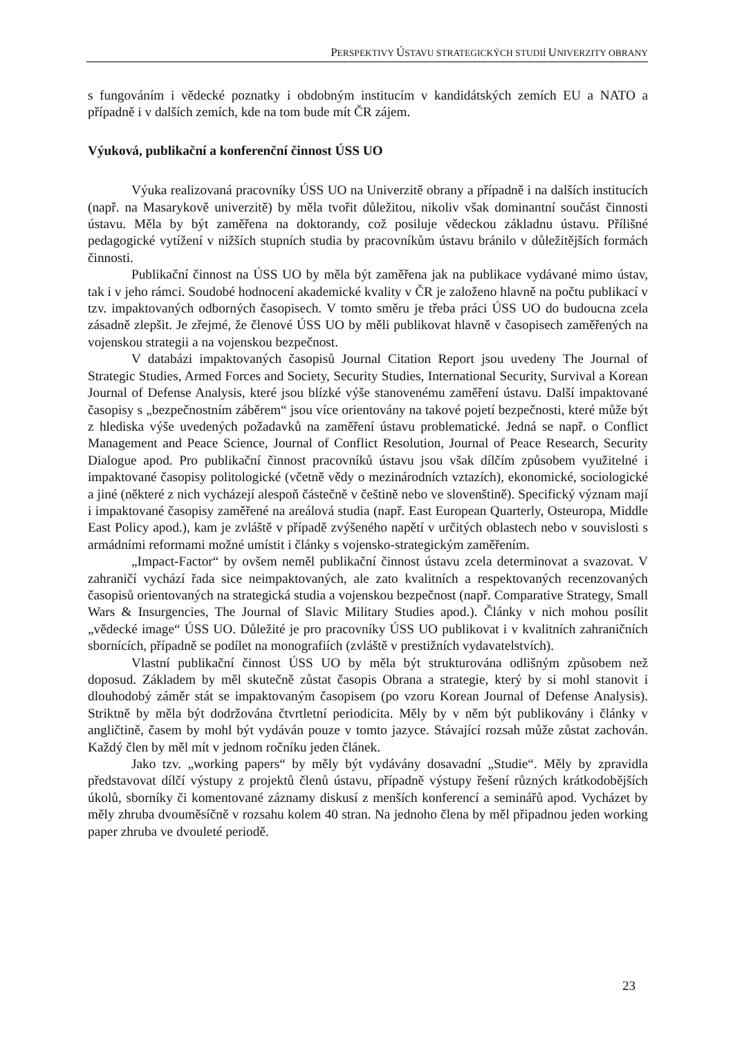PERSPEKTIVY ÚSTAVU STRATEGICKÝCH STUDIÍ UNIVERZITY OBRANY
s fungováním i vědecké poznatky i obdobným institucím v kandidátských zemích EU a NATO a případně i v dalších zemích, kde na tom bude mít ČR zájem.
Výuková, publikační a konferenční činnost ÚSS UO
Výuka realizovaná pracovníky ÚSS UO na Univerzitě obrany a případně i na dalších institucích (např. na Masarykově univerzitě) by měla tvořit důležitou, nikoliv však dominantní součást činnosti ústavu. Měla by být zaměřena na doktorandy, což posiluje vědeckou základnu ústavu. Přílišné pedagogické vytížení v nižších stupních studia by pracovníkům ústavu bránilo v důležitějších formách činnosti.
Publikační činnost na ÚSS UO by měla být zaměřena jak na publikace vydávané mimo ústav, tak i v jeho rámci. Soudobé hodnocení akademické kvality v ČR je založeno hlavně na počtu publikací v tzv. impaktovaných odborných časopisech. V tomto směru je třeba práci ÚSS UO do budoucna zcela zásadně zlepšit. Je zřejmé, že členové ÚSS UO by měli publikovat hlavně v časopisech zaměřených na vojenskou strategii a na vojenskou bezpečnost.
V databázi impaktovaných časopisů Journal Citation Report jsou uvedeny The Journal of Strategic Studies, Armed Forces and Society, Security Studies, International Security, Survival a Korean Journal of Defense Analysis, které jsou blízké výše stanovenému zaměření ústavu. Další impaktované časopisy s „bezpečnostním záběrem“ jsou více orientovány na takové pojetí bezpečnosti, které může být z hlediska výše uvedených požadavků na zaměření ústavu problematické. Jedná se např. o Conflict Management and Peace Science, Journal of Conflict Resolution, Journal of Peace Research, Security Dialogue apod. Pro publikační činnost pracovníků ústavu jsou však dílčím způsobem využitelné i impaktované časopisy politologické (včetně vědy o mezinárodních vztazích), ekonomické, sociologické a jiné (některé z nich vycházejí alespoň částečně v češtině nebo ve slovenštině). Specifický význam mají i impaktované časopisy zaměřené na areálová studia (např. East European Quarterly, Osteuropa, Middle East Policy apod.), kam je zvláště v případě zvýšeného napětí v určitých oblastech nebo v souvislosti s armádními reformami možné umístit i články s vojensko-strategickým zaměřením.
„Impact-Factor“ by ovšem neměl publikační činnost ústavu zcela determinovat a svazovat. V zahraničí vychází řada sice neimpaktovaných, ale zato kvalitních a respektovaných recenzovaných časopisů orientovaných na strategická studia a vojenskou bezpečnost (např. Comparative Strategy, Small Wars & Insurgencies, The Journal of Slavic Military Studies apod.). Články v nich mohou posílit „vědecké image“ ÚSS UO. Důležité je pro pracovníky ÚSS UO publikovat i v kvalitních zahraničních sbornících, případně se podílet na monografiích (zvláště v prestižních vydavatelstvích).
Vlastní publikační činnost ÚSS UO by měla být strukturována odlišným způsobem než doposud. Základem by měl skutečně zůstat časopis Obrana a strategie, který by si mohl stanovit i dlouhodobý záměr stát se impaktovaným časopisem (po vzoru Korean Journal of Defense Analysis). Striktně by měla být dodržována čtvrtletní periodicita. Měly by v něm být publikovány i články v angličtině, časem by mohl být vydáván pouze v tomto jazyce. Stávající rozsah může zůstat zachován. Každý člen by měl mít v jednom ročníku jeden článek.
Jako tzv. „working papers“ by měly být vydávány dosavadní „Studie“. Měly by zpravidla představovat dílčí výstupy z projektů členů ústavu, případně výstupy řešení různých krátkodobějších úkolů, sborníky či komentované záznamy diskusí z menších konferencí a seminářů apod. Vycházet by měly zhruba dvouměsíčně v rozsahu kolem 40 stran. Na jednoho člena by měl připadnou jeden working paper zhruba ve dvouleté periodě.
23